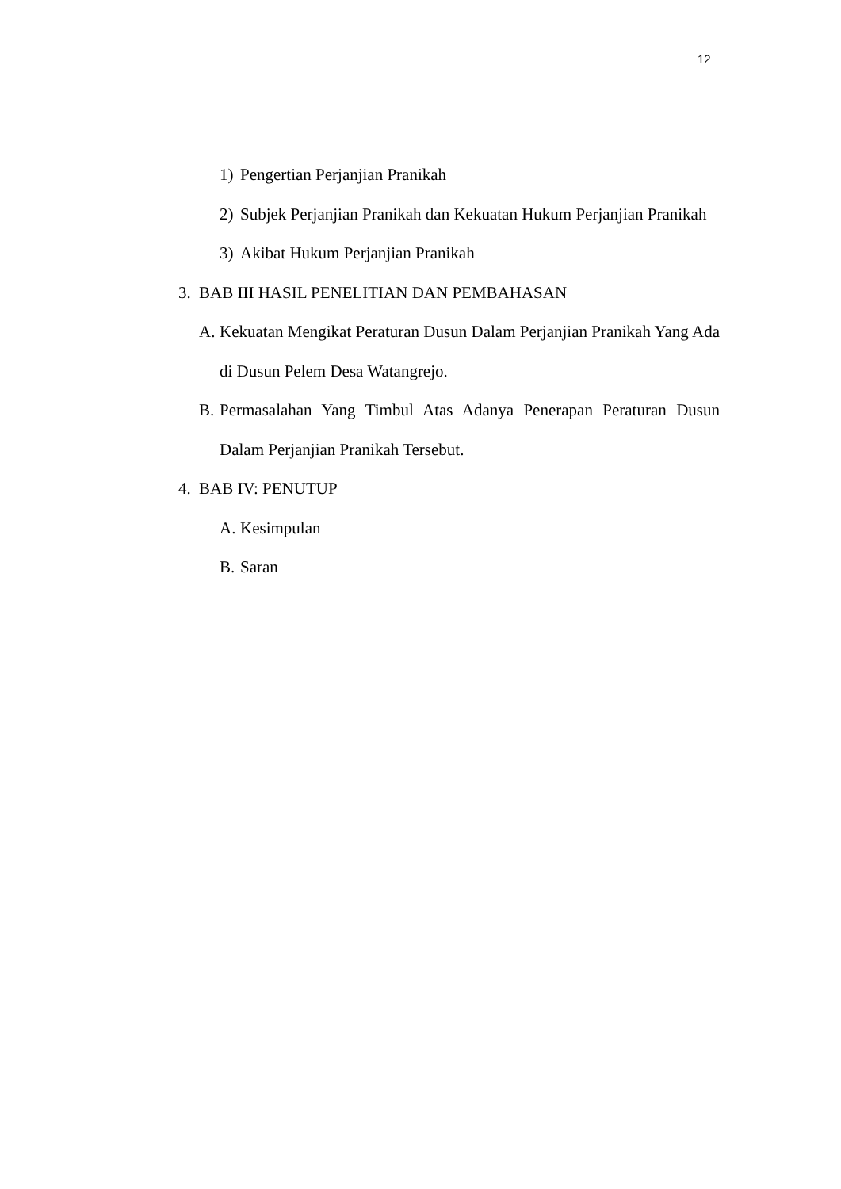12
1) Pengertian Perjanjian Pranikah
2) Subjek Perjanjian Pranikah dan Kekuatan Hukum Perjanjian Pranikah
3) Akibat Hukum Perjanjian Pranikah
3. BAB III HASIL PENELITIAN DAN PEMBAHASAN
A. Kekuatan Mengikat Peraturan Dusun Dalam Perjanjian Pranikah Yang Ada di Dusun Pelem Desa Watangrejo.
B. Permasalahan Yang Timbul Atas Adanya Penerapan Peraturan Dusun Dalam Perjanjian Pranikah Tersebut.
4. BAB IV: PENUTUP
A. Kesimpulan
B. Saran